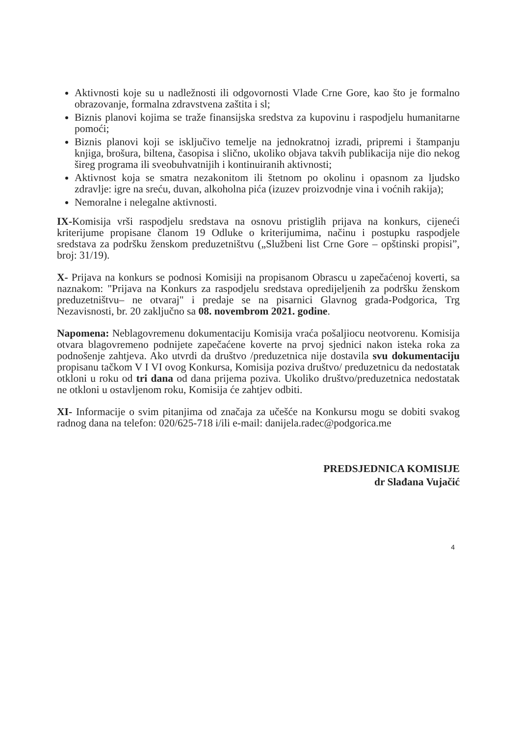Aktivnosti koje su u nadležnosti ili odgovornosti Vlade Crne Gore, kao što je formalno obrazovanje, formalna zdravstvena zaštita i sl;
Biznis planovi kojima se traže finansijska sredstva za kupovinu i raspodjelu humanitarne pomoći;
Biznis planovi koji se isključivo temelje na jednokratnoj izradi, pripremi i štampanju knjiga, brošura, biltena, časopisa i slično, ukoliko objava takvih publikacija nije dio nekog šireg programa ili sveobuhvatnijih i kontinuiranih aktivnosti;
Aktivnost koja se smatra nezakonitom ili štetnom po okolinu i opasnom za ljudsko zdravlje: igre na sreću, duvan, alkoholna pića (izuzev proizvodnje vina i voćnih rakija);
Nemoralne i nelegalne aktivnosti.
IX-Komisija vrši raspodjelu sredstava na osnovu pristiglih prijava na konkurs, cijeneći kriterijume propisane članom 19 Odluke o kriterijumima, načinu i postupku raspodjele sredstava za podršku ženskom preduzetništvu („Službeni list Crne Gore – opštinski propisi”, broj: 31/19).
X- Prijava na konkurs se podnosi Komisiji na propisanom Obrascu u zapečaćenoj koverti, sa naznakom: "Prijava na Konkurs za raspodjelu sredstava opredijeljenih za podršku ženskom preduzetništvu– ne otvaraj" i predaje se na pisarnici Glavnog grada-Podgorica, Trg Nezavisnosti, br. 20 zaključno sa 08. novembrom 2021. godine.
Napomena: Neblagovremenu dokumentaciju Komisija vraća pošaljiocu neotvorenu. Komisija otvara blagovremeno podnijete zapečaćene koverte na prvoj sjednici nakon isteka roka za podnošenje zahtjeva. Ako utvrdi da društvo /preduzetnica nije dostavila svu dokumentaciju propisanu tačkom V I VI ovog Konkursa, Komisija poziva društvo/ preduzetnicu da nedostatak otkloni u roku od tri dana od dana prijema poziva. Ukoliko društvo/preduzetnica nedostatak ne otkloni u ostavljenom roku, Komisija će zahtjev odbiti.
XI- Informacije o svim pitanjima od značaja za učešće na Konkursu mogu se dobiti svakog radnog dana na telefon: 020/625-718 i/ili e-mail: danijela.radec@podgorica.me
PREDSJEDNICA KOMISIJE
dr Slađana Vujačić
4